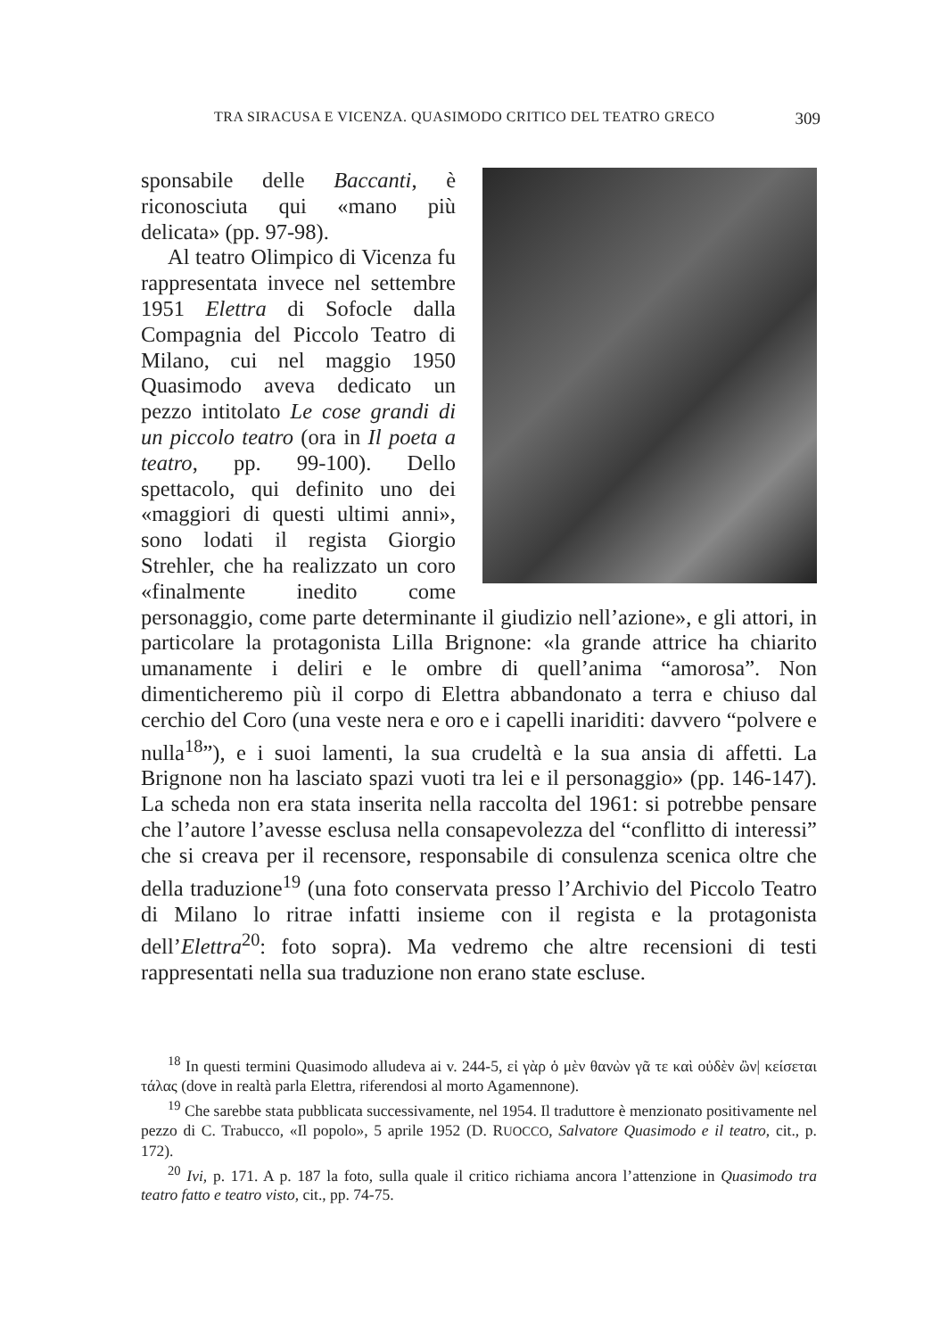TRA SIRACUSA E VICENZA. QUASIMODO CRITICO DEL TEATRO GRECO 309
sponsabile delle Baccanti, è riconosciuta qui «mano più delicata» (pp. 97-98).
Al teatro Olimpico di Vicenza fu rappresentata invece nel settembre 1951 Elettra di Sofocle dalla Compagnia del Piccolo Teatro di Milano, cui nel maggio 1950 Quasimodo aveva dedicato un pezzo intitolato Le cose grandi di un piccolo teatro (ora in Il poeta a teatro, pp. 99-100). Dello spettacolo, qui definito uno dei «maggiori di questi ultimi anni», sono lodati il regista Giorgio Strehler, che ha realizzato un coro «finalmente inedito come personaggio, come parte determinante il giudizio nell’azione», e gli attori, in particolare la protagonista Lilla Brignone: «la grande attrice ha chiarito umanamente i deliri e le ombre di quell’anima “amorosa”. Non dimenticheremo più il corpo di Elettra abbandonato a terra e chiuso dal cerchio del Coro (una veste nera e oro e i capelli inariditi: davvero “polvere e nulla<sup>18</sup>”), e i suoi lamenti, la sua crudeltà e la sua ansia di affetti. La Brignone non ha lasciato spazi vuoti tra lei e il personaggio» (pp. 146-147). La scheda non era stata inserita nella raccolta del 1961: si potrebbe pensare che l’autore l’avesse esclusa nella consapevolezza del “conflitto di interessi” che si creava per il recensore, responsabile di consulenza scenica oltre che della traduzione<sup>19</sup> (una foto conservata presso l’Archivio del Piccolo Teatro di Milano lo ritrae infatti insieme con il regista e la protagonista dell’Elettra<sup>20</sup>: foto sopra). Ma vedremo che altre recensioni di testi rappresentati nella sua traduzione non erano state escluse.
<sup>18</sup> In questi termini Quasimodo alludeva ai v. 244-5, εἰ γὰρ ὁ μὲν θανὼν γᾶ τε καὶ οὐδὲν ὢν| κείσεται τάλας (dove in realtà parla Elettra, riferendosi al morto Agamennone).
<sup>19</sup> Che sarebbe stata pubblicata successivamente, nel 1954. Il traduttore è menzionato positivamente nel pezzo di C. Trabucco, «Il popolo», 5 aprile 1952 (D. RUOCCO, Salvatore Quasimodo e il teatro, cit., p. 172).
<sup>20</sup> Ivi, p. 171. A p. 187 la foto, sulla quale il critico richiama ancora l’attenzione in Quasimodo tra teatro fatto e teatro visto, cit., pp. 74-75.